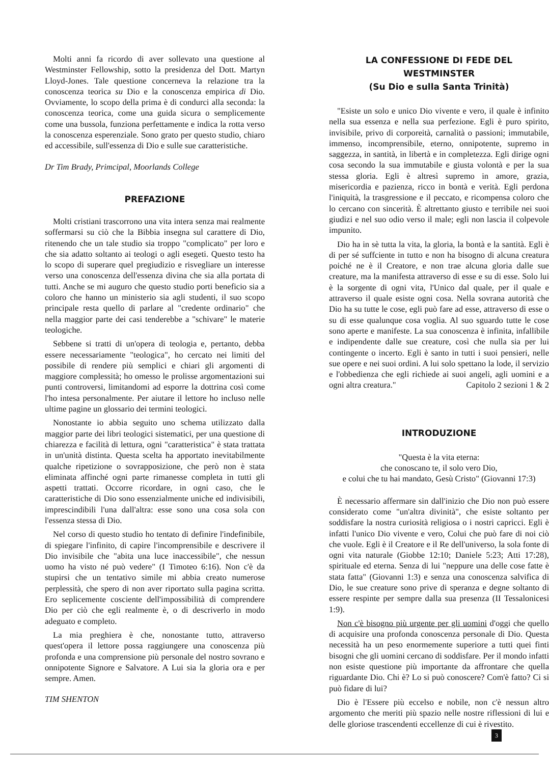Molti anni fa ricordo di aver sollevato una questione al Westminster Fellowship, sotto la presidenza del Dott. Martyn Lloyd-Jones. Tale questione concerneva la relazione tra la conoscenza teorica su Dio e la conoscenza empirica di Dio. Ovviamente, lo scopo della prima è di condurci alla seconda: la conoscenza teorica, come una guida sicura o semplicemente come una bussola, funziona perfettamente e indica la rotta verso la conoscenza esperenziale. Sono grato per questo studio, chiaro ed accessibile, sull'essenza di Dio e sulle sue caratteristiche.
Dr Tim Brady, Primcipal, Moorlands College
PREFAZIONE
Molti cristiani trascorrono una vita intera senza mai realmente soffermarsi su ciò che la Bibbia insegna sul carattere di Dio, ritenendo che un tale studio sia troppo "complicato" per loro e che sia adatto soltanto ai teologi o agli esegeti. Questo testo ha lo scopo di superare quel pregiudizio e risvegliare un interesse verso una conoscenza dell'essenza divina che sia alla portata di tutti. Anche se mi auguro che questo studio porti beneficio sia a coloro che hanno un ministerio sia agli studenti, il suo scopo principale resta quello di parlare al "credente ordinario" che nella maggior parte dei casi tenderebbe a "schivare" le materie teologiche.
Sebbene si tratti di un'opera di teologia e, pertanto, debba essere necessariamente "teologica", ho cercato nei limiti del possibile di rendere più semplici e chiari gli argomenti di maggiore complessità; ho omesso le prolisse argomentazioni sui punti controversi, limitandomi ad esporre la dottrina così come l'ho intesa personalmente. Per aiutare il lettore ho incluso nelle ultime pagine un glossario dei termini teologici.
Nonostante io abbia seguito uno schema utilizzato dalla maggior parte dei libri teologici sistematici, per una questione di chiarezza e facilità di lettura, ogni "caratteristica" è stata trattata in un'unità distinta. Questa scelta ha apportato inevitabilmente qualche ripetizione o sovrapposizione, che però non è stata eliminata affinché ogni parte rimanesse completa in tutti gli aspetti trattati. Occorre ricordare, in ogni caso, che le caratteristiche di Dio sono essenzialmente uniche ed indivisibili, imprescindibili l'una dall'altra: esse sono una cosa sola con l'essenza stessa di Dio.
Nel corso di questo studio ho tentato di definire l'indefinibile, di spiegare l'infinito, di capire l'incomprensibile e descrivere il Dio invisibile che "abita una luce inaccessibile", che nessun uomo ha visto né può vedere" (I Timoteo 6:16). Non c'è da stupirsi che un tentativo simile mi abbia creato numerose perplessità, che spero di non aver riportato sulla pagina scritta. Ero seplicemente cosciente dell'impossibilità di comprendere Dio per ciò che egli realmente è, o di descriverlo in modo adeguato e completo.
La mia preghiera è che, nonostante tutto, attraverso quest'opera il lettore possa raggiungere una conoscenza più profonda e una comprensione più personale del nostro sovrano e onnipotente Signore e Salvatore. A Lui sia la gloria ora e per sempre. Amen.
TIM SHENTON
LA CONFESSIONE DI FEDE DEL WESTMINSTER
(Su Dio e sulla Santa Trinità)
"Esiste un solo e unico Dio vivente e vero, il quale è infinito nella sua essenza e nella sua perfezione. Egli è puro spirito, invisibile, privo di corporeità, carnalità o passioni; immutabile, immenso, incomprensibile, eterno, onnipotente, supremo in saggezza, in santità, in libertà e in completezza. Egli dirige ogni cosa secondo la sua immutabile e giusta volontà e per la sua stessa gloria. Egli è altresì supremo in amore, grazia, misericordia e pazienza, ricco in bontà e verità. Egli perdona l'iniquità, la trasgressione e il peccato, e ricompensa coloro che lo cercano con sincerità. È altrettanto giusto e terribile nei suoi giudizi e nel suo odio verso il male; egli non lascia il colpevole impunito.
Dio ha in sè tutta la vita, la gloria, la bontà e la santità. Egli è di per sé suffciente in tutto e non ha bisogno di alcuna creatura poiché ne è il Creatore, e non trae alcuna gloria dalle sue creature, ma la manifesta attraverso di esse e su di esse. Solo lui è la sorgente di ogni vita, l'Unico dal quale, per il quale e attraverso il quale esiste ogni cosa. Nella sovrana autorità che Dio ha su tutte le cose, egli può fare ad esse, attraverso di esse o su di esse qualunque cosa voglia. Al suo sguardo tutte le cose sono aperte e manifeste. La sua conoscenza è infinita, infallibile e indipendente dalle sue creature, così che nulla sia per lui contingente o incerto. Egli è santo in tutti i suoi pensieri, nelle sue opere e nei suoi ordini. A lui solo spettano la lode, il servizio e l'obbedienza che egli richiede ai suoi angeli, agli uomini e a ogni altra creatura." Capitolo 2 sezioni 1 & 2
INTRODUZIONE
"Questa è la vita eterna:
che conoscano te, il solo vero Dio,
e colui che tu hai mandato, Gesù Cristo" (Giovanni 17:3)
È necessario affermare sin dall'inizio che Dio non può essere considerato come "un'altra divinità", che esiste soltanto per soddisfare la nostra curiosità religiosa o i nostri capricci. Egli è infatti l'unico Dio vivente e vero, Colui che può fare di noi ciò che vuole. Egli è il Creatore e il Re dell'universo, la sola fonte di ogni vita naturale (Giobbe 12:10; Daniele 5:23; Atti 17:28), spirituale ed eterna. Senza di lui "neppure una delle cose fatte è stata fatta" (Giovanni 1:3) e senza una conoscenza salvifica di Dio, le sue creature sono prive di speranza e degne soltanto di essere respinte per sempre dalla sua presenza (II Tessalonicesi 1:9).
Non c'è bisogno più urgente per gli uomini d'oggi che quello di acquisire una profonda conoscenza personale di Dio. Questa necessità ha un peso enormemente superiore a tutti quei finti bisogni che gli uomini cercano di soddisfare. Per il mondo infatti non esiste questione più importante da affrontare che quella riguardante Dio. Chi è? Lo si può conoscere? Com'è fatto? Ci si può fidare di lui?
Dio è l'Essere più eccelso e nobile, non c'è nessun altro argomento che meriti più spazio nelle nostre riflessioni di lui e delle gloriose trascendenti eccellenze di cui è rivestito.
3